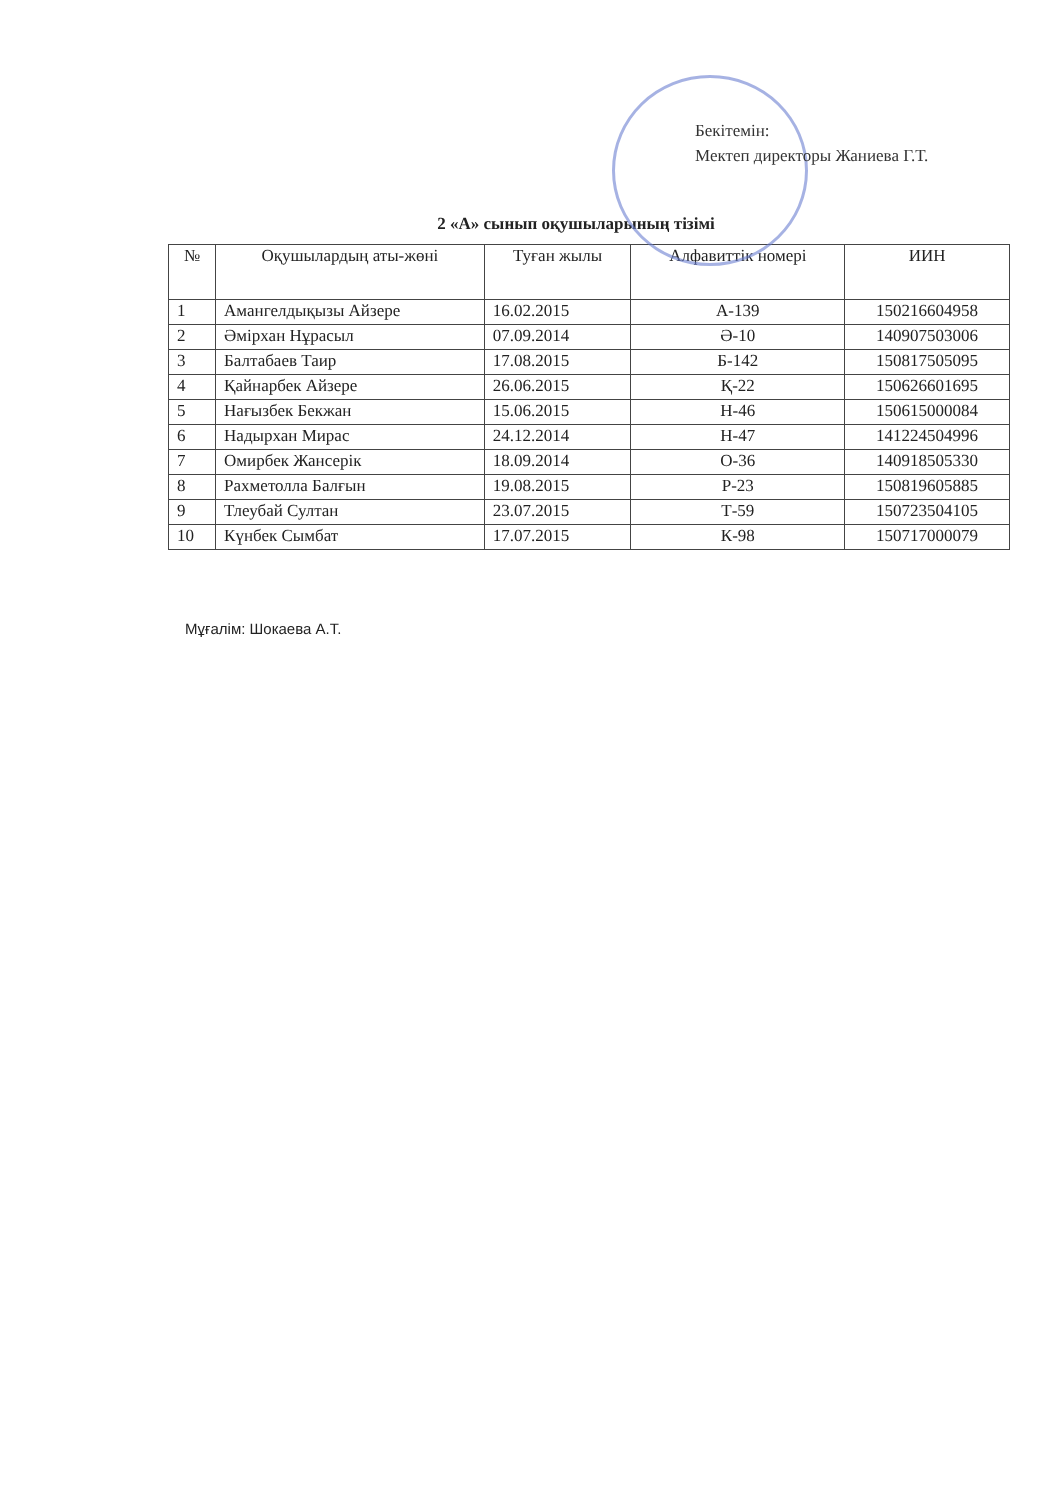Бекітемін:
Мектеп директоры Жаниева Г.Т.
2 «А» сынып оқушыларының тізімі
| № | Оқушылардың аты-жөні | Туған жылы | Алфавиттік номері | ИИН |
| --- | --- | --- | --- | --- |
| 1 | Амангелдықызы Айзере | 16.02.2015 | А-139 | 150216604958 |
| 2 | Әмірхан Нұрасыл | 07.09.2014 | Ә-10 | 140907503006 |
| 3 | Балтабаев Таир | 17.08.2015 | Б-142 | 150817505095 |
| 4 | Қайнарбек Айзере | 26.06.2015 | Қ-22 | 150626601695 |
| 5 | Нағызбек Бекжан | 15.06.2015 | Н-46 | 150615000084 |
| 6 | Надырхан Мирас | 24.12.2014 | Н-47 | 141224504996 |
| 7 | Омирбек Жансерік | 18.09.2014 | О-36 | 140918505330 |
| 8 | Рахметолла Балғын | 19.08.2015 | Р-23 | 150819605885 |
| 9 | Тлеубай Султан | 23.07.2015 | Т-59 | 150723504105 |
| 10 | Күнбек Сымбат | 17.07.2015 | К-98 | 150717000079 |
Мұғалім: Шокаева А.Т.